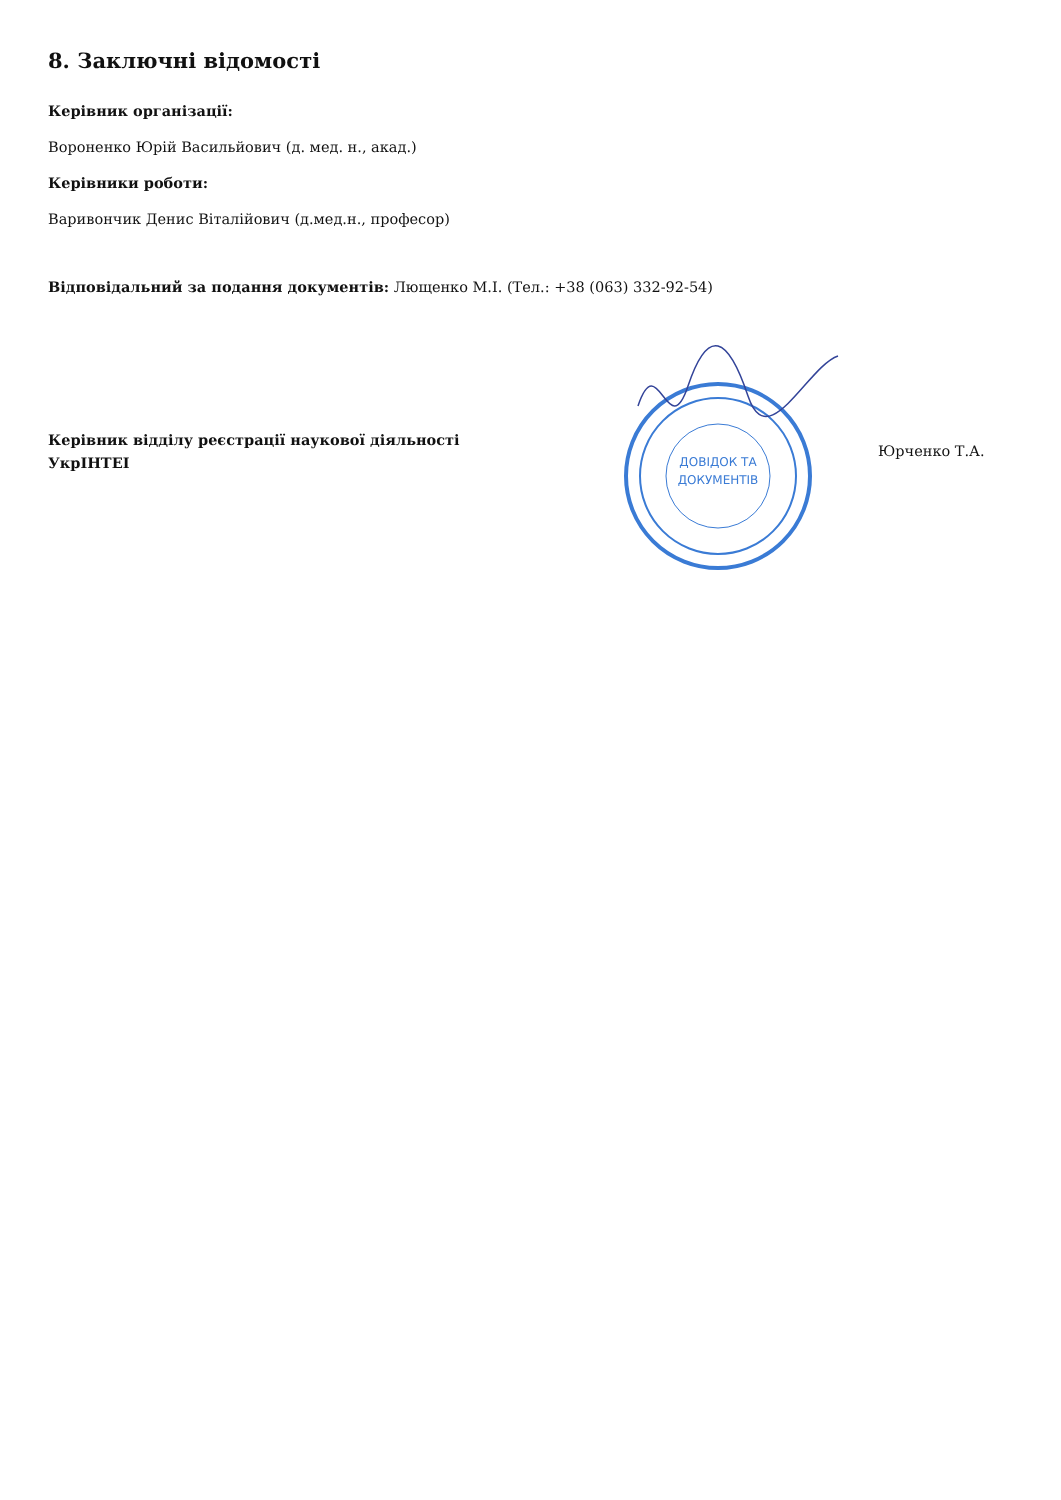8. Заключні відомості
Керівник організації:
Вороненко Юрій Васильйович (д. мед. н., акад.)
Керівники роботи:
Варивончик Денис Віталійович (д.мед.н., професор)
Відповідальний за подання документів: Лющенко М.І. (Тел.: +38 (063) 332-92-54)
Керівник відділу реєстрації наукової діяльності
УкрІНТЕІ
ДОВІДОК ТА
ДОКУМЕНТІВ
Юрченко Т.А.